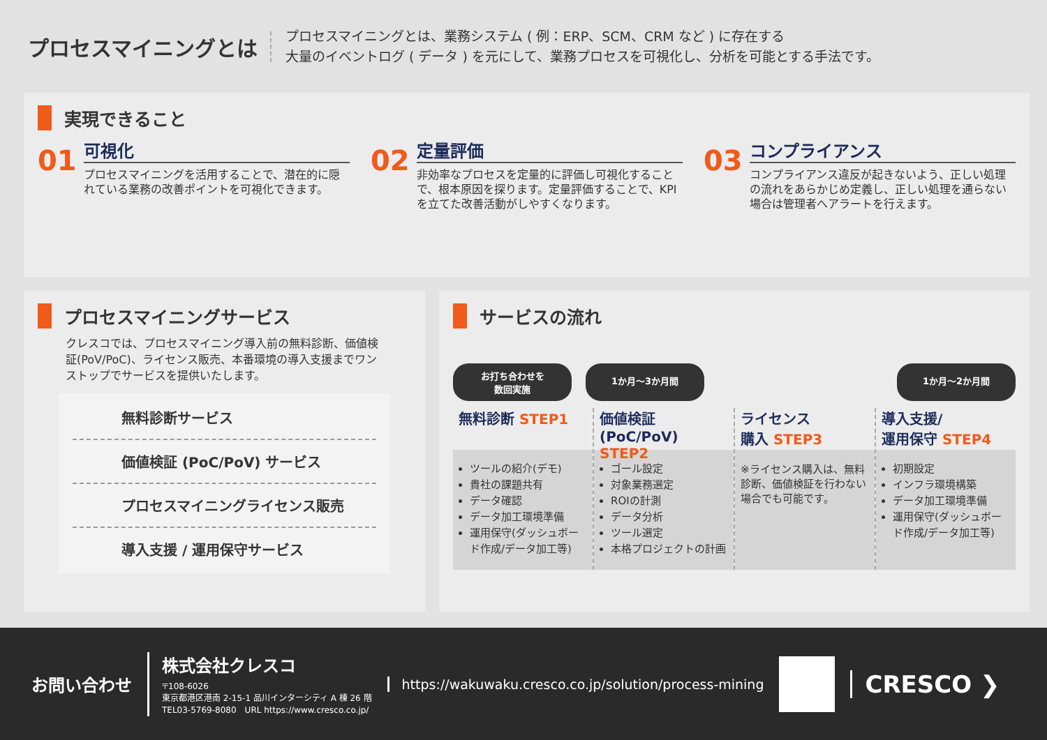プロセスマイニングとは
プロセスマイニングとは、業務システム ( 例：ERP、SCM、CRM など ) に存在する
大量のイベントログ ( データ ) を元にして、業務プロセスを可視化し、分析を可能とする手法です。
実現できること
01
可視化
プロセスマイニングを活用することで、潜在的に隠れている業務の改善ポイントを可視化できます。
02
定量評価
非効率なプロセスを定量的に評価し可視化することで、根本原因を探ります。定量評価することで、KPI を立てた改善活動がしやすくなります。
03
コンプライアンス
コンプライアンス違反が起きないよう、正しい処理の流れをあらかじめ定義し、正しい処理を通らない場合は管理者へアラートを行えます。
プロセスマイニングサービス
クレスコでは、プロセスマイニング導入前の無料診断、価値検証(PoV/PoC)、ライセンス販売、本番環境の導入支援までワンストップでサービスを提供いたします。
無料診断サービス
価値検証 (PoC/PoV) サービス
プロセスマイニングライセンス販売
導入支援 / 運用保守サービス
サービスの流れ
お打ち合わせを
数回実施
1か月〜3か月間 1か月〜2か月間
無料診断 STEP1
ツールの紹介(デモ)
貴社の課題共有
データ確認
データ加工環境準備
運用保守(ダッシュボード作成/データ加工等)
価値検証
(PoC/PoV) STEP2
ゴール設定
対象業務選定
ROIの計測
データ分析
ツール選定
本格プロジェクトの計画
ライセンス
購入 STEP3
※ライセンス購入は、無料診断、価値検証を行わない場合でも可能です。
導入支援/
運用保守 STEP4
初期設定
インフラ環境構築
データ加工環境準備
運用保守(ダッシュボード作成/データ加工等)
お問い合わせ
株式会社クレスコ
〒108-6026
東京都港区港南 2-15-1 品川インターシティ A 棟 26 階
TEL03-5769-8080　URL https://www.cresco.co.jp/
https://wakuwaku.cresco.co.jp/solution/process-mining
CRESCO ❯